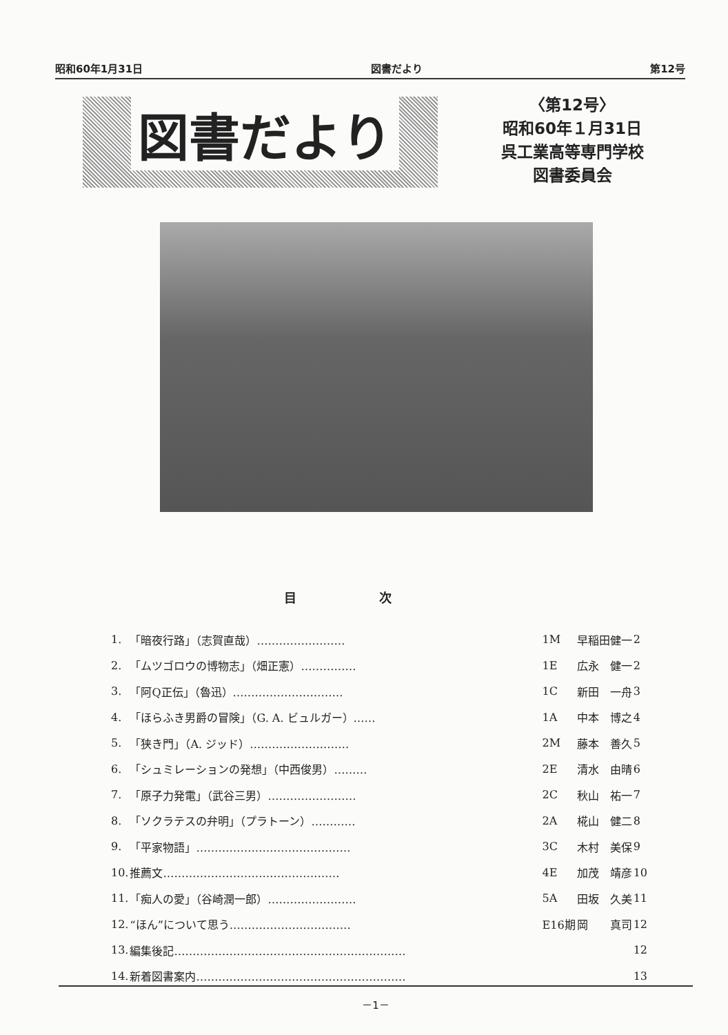昭和60年1月31日 図書だより 第12号
図書だより
〈第12号〉
昭和60年１月31日
呉工業高等専門学校
図書委員会
目次
| 1. | 「暗夜行路」（志賀直哉）…………………… | 1M | 早稲田健一 | 2 |
| 2. | 「ムツゴロウの博物志」（畑正憲）…………… | 1E | 広永 健一 | 2 |
| 3. | 「阿Q正伝」（魯迅）………………………… | 1C | 新田 一舟 | 3 |
| 4. | 「ほらふき男爵の冒険」（G. A. ビュルガー）…… | 1A | 中本 博之 | 4 |
| 5. | 「狭き門」（A. ジッド）……………………… | 2M | 藤本 善久 | 5 |
| 6. | 「シュミレーションの発想」（中西俊男）……… | 2E | 清水 由晴 | 6 |
| 7. | 「原子力発電」（武谷三男）…………………… | 2C | 秋山 祐一 | 7 |
| 8. | 「ソクラテスの弁明」（プラトーン）………… | 2A | 椛山 健二 | 8 |
| 9. | 「平家物語」…………………………………… | 3C | 木村 美保 | 9 |
| 10. | 推薦文………………………………………… | 4E | 加茂 靖彦 | 10 |
| 11. | 「痴人の愛」（谷崎潤一郎）…………………… | 5A | 田坂 久美 | 11 |
| 12. | “ほん”について思う…………………………… | E16期 | 岡 真司 | 12 |
| 13. | 編集後記……………………………………………………… | | | 12 |
| 14. | 新着図書案内………………………………………………… | | | 13 |
－1－